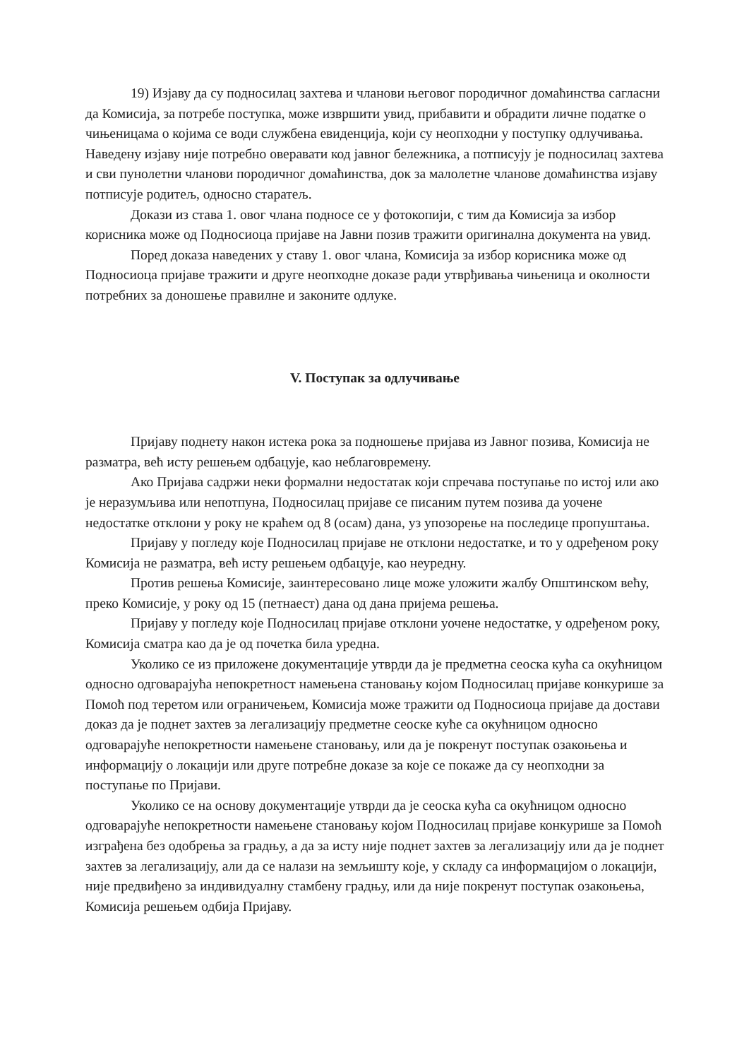19) Изјаву да су подносилац захтева и чланови његовог породичног домаћинства сагласни да Комисија, за потребе поступка, може извршити увид, прибавити и обрадити личне податке о чињеницама о којима се води службена евиденција, који су неопходни у поступку одлучивања. Наведену изјаву није потребно оверавати код јавног бележника, а потписују је подносилац захтева и сви пунолетни чланови породичног домаћинства, док за малолетне чланове домаћинства изјаву потписује родитељ, односно старатељ.
Докази из става 1. овог члана подносе се у фотокопији, с тим да Комисија за избор корисника може од Подносиоца пријаве на Јавни позив тражити оригинална документа на увид.
Поред доказа наведених у ставу 1. овог члана, Комисија за избор корисника може од Подносиоца пријаве тражити и друге неопходне доказе ради утврђивања чињеница и околности потребних за доношење правилне и законите одлуке.
V. Поступак за одлучивање
Пријаву поднету након истека рока за подношење пријава из Јавног позива, Комисија не разматра, већ исту решењем одбацује, као неблаговремену.
Ако Пријава садржи неки формални недостатак који спречава поступање по истој или ако је неразумљива или непотпуна, Подносилац пријаве се писаним путем позива да уочене недостатке отклони у року не краћем од 8 (осам) дана, уз упозорење на последице пропуштања.
Пријаву у погледу које Подносилац пријаве не отклони недостатке, и то у одређеном року Комисија не разматра, већ исту решењем одбацује, као неуредну.
Против решења Комисије, заинтересовано лице може уложити жалбу Општинском већу, преко Комисије, у року од 15 (петнаест) дана од дана пријема решења.
Пријаву у погледу које Подносилац пријаве отклони уочене недостатке, у одређеном року, Комисија сматра као да је од почетка била уредна.
Уколико се из приложене документације утврди да је предметна сеоска кућа са окућницом односно одговарајућа непокретност намењена становању којом Подносилац пријаве конкурише за Помоћ под теретом или ограничењем, Комисија може тражити од Подносиоца пријаве да достави доказ да је поднет захтев за легализацију предметне сеоске куће са окућницом односно одговарајуће непокретности намењене становању, или да је покренут поступак озакоњења и информацију о локацији или друге потребне доказе за које се покаже да су неопходни за поступање по Пријави.
Уколико се на основу документације утврди да је сеоска кућа са окућницом односно одговарајуће непокретности намењене становању којом Подносилац пријаве конкурише за Помоћ изграђена без одобрења за градњу, а да за исту није поднет захтев за легализацију или да је поднет захтев за легализацију, али да се налази на земљишту које, у складу са информацијом о локацији, није предвиђено за индивидуалну стамбену градњу, или да није покренут поступак озакоњења, Комисија решењем одбија Пријаву.